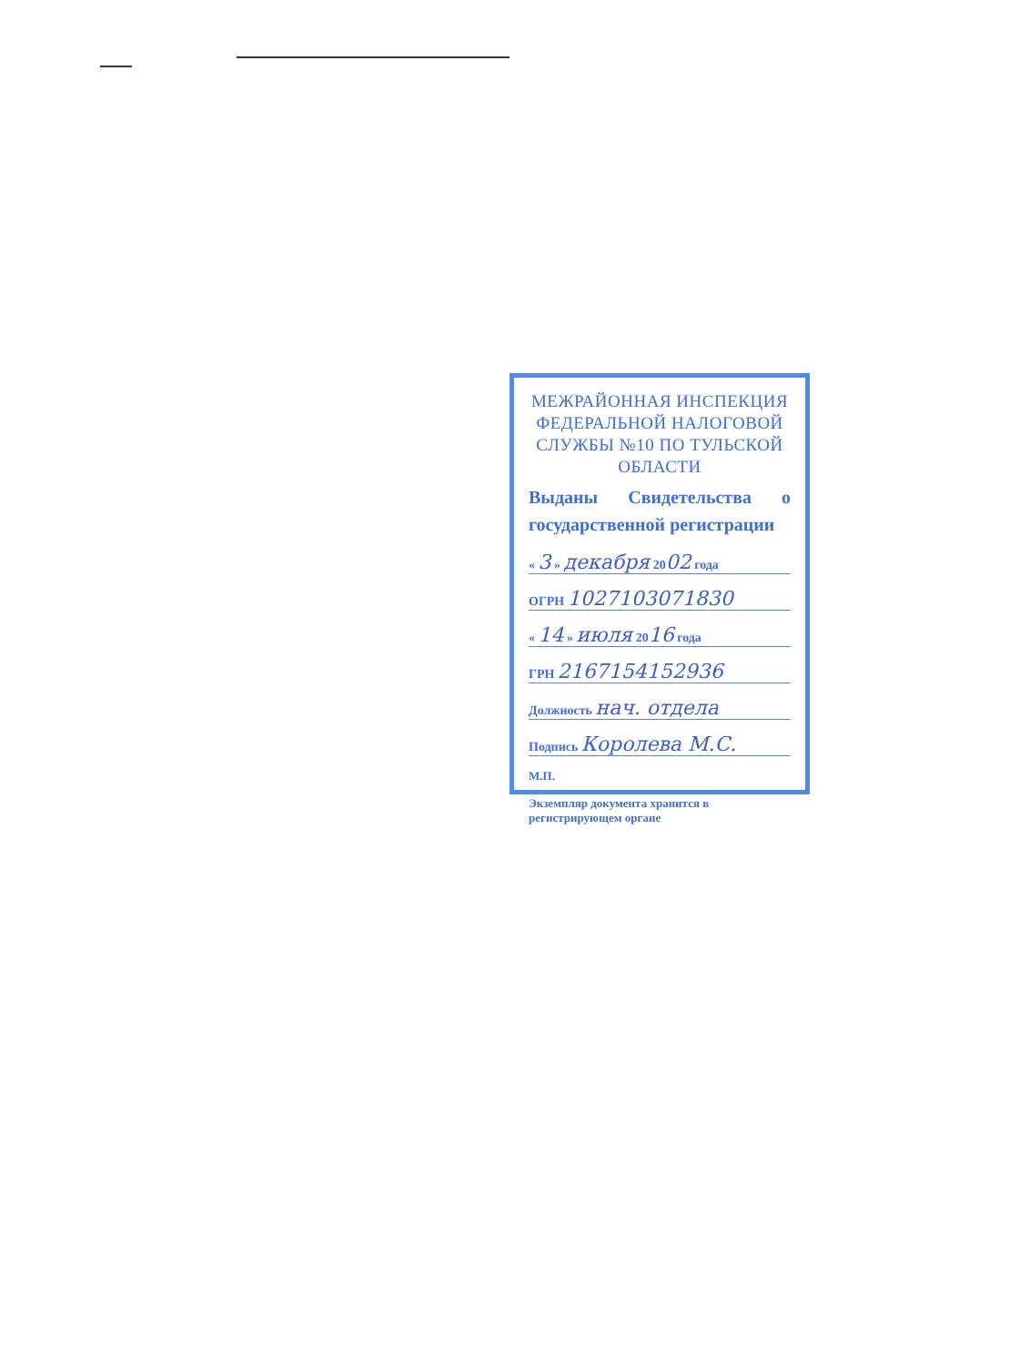МЕЖРАЙОННАЯ ИНСПЕКЦИЯ ФЕДЕРАЛЬНОЙ НАЛОГОВОЙ СЛУЖБЫ №10 ПО ТУЛЬСКОЙ ОБЛАСТИ
Выданы Свидетельства о государственной регистрации
« 3 » декабря 2002 года
ОГРН 1027103071830
« 14 » июля 2016 года
ГРН 2167154152936
Должность нач. отдела
Подпись Королева М.С.
М.П.
Экземпляр документа хранится в регистрирующем органе